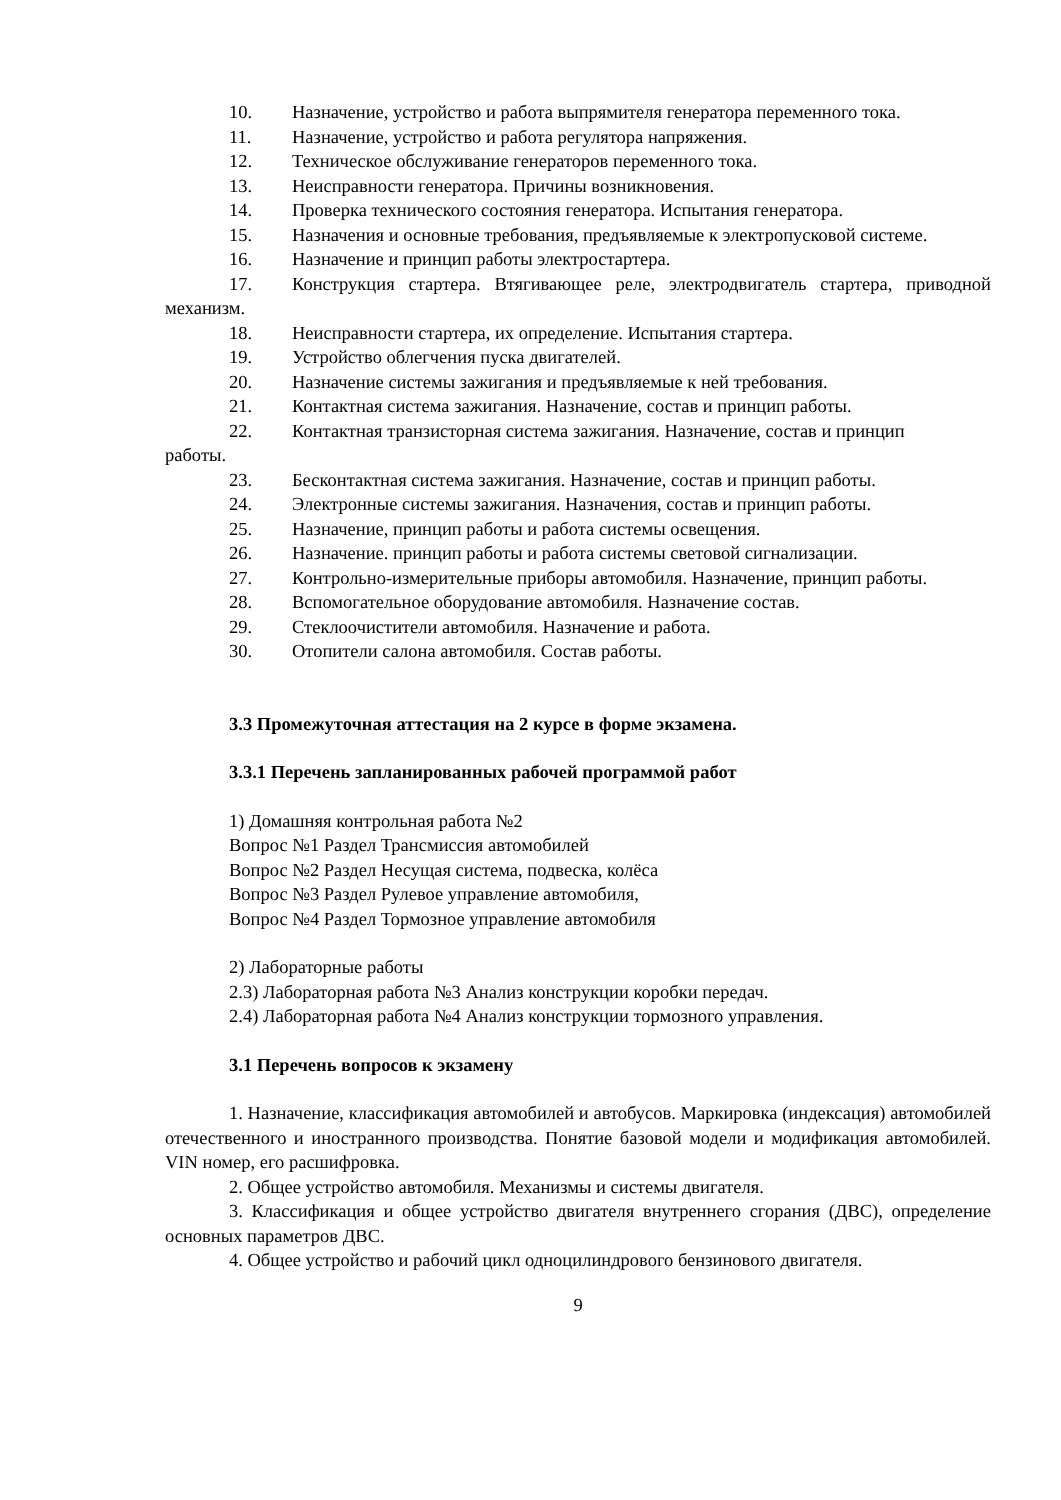10. Назначение, устройство и работа выпрямителя генератора переменного тока.
11. Назначение, устройство и работа регулятора напряжения.
12. Техническое обслуживание генераторов переменного тока.
13. Неисправности генератора. Причины возникновения.
14. Проверка технического состояния генератора. Испытания генератора.
15. Назначения и основные требования, предъявляемые к электропусковой системе.
16. Назначение и принцип работы электростартера.
17. Конструкция стартера. Втягивающее реле, электродвигатель стартера, приводной механизм.
18. Неисправности стартера, их определение. Испытания стартера.
19. Устройство облегчения пуска двигателей.
20. Назначение системы зажигания и предъявляемые к ней требования.
21. Контактная система зажигания. Назначение, состав и принцип работы.
22. Контактная транзисторная система зажигания. Назначение, состав и принцип
работы.
23. Бесконтактная система зажигания. Назначение, состав и принцип работы.
24. Электронные системы зажигания. Назначения, состав и принцип работы.
25. Назначение, принцип работы и работа системы освещения.
26. Назначение. принцип работы и работа системы световой сигнализации.
27. Контрольно-измерительные приборы автомобиля. Назначение, принцип работы.
28. Вспомогательное оборудование автомобиля. Назначение состав.
29. Стеклоочистители автомобиля. Назначение и работа.
30. Отопители салона автомобиля. Состав работы.
3.3 Промежуточная аттестация на 2 курсе в форме экзамена.
3.3.1 Перечень запланированных рабочей программой работ
1) Домашняя контрольная работа №2
Вопрос №1 Раздел Трансмиссия автомобилей
Вопрос №2 Раздел Несущая система, подвеска, колёса
Вопрос №3 Раздел Рулевое управление автомобиля,
Вопрос №4 Раздел Тормозное управление автомобиля
2) Лабораторные работы
2.3) Лабораторная работа №3 Анализ конструкции коробки передач.
2.4) Лабораторная работа №4 Анализ конструкции тормозного управления.
3.1 Перечень вопросов к экзамену
1. Назначение, классификация автомобилей и автобусов. Маркировка (индексация) автомобилей отечественного и иностранного производства. Понятие базовой модели и модификация автомобилей. VIN номер, его расшифровка.
2. Общее устройство автомобиля. Механизмы и системы двигателя.
3. Классификация и общее устройство двигателя внутреннего сгорания (ДВС), определение основных параметров ДВС.
4. Общее устройство и рабочий цикл одноцилиндрового бензинового двигателя.
9